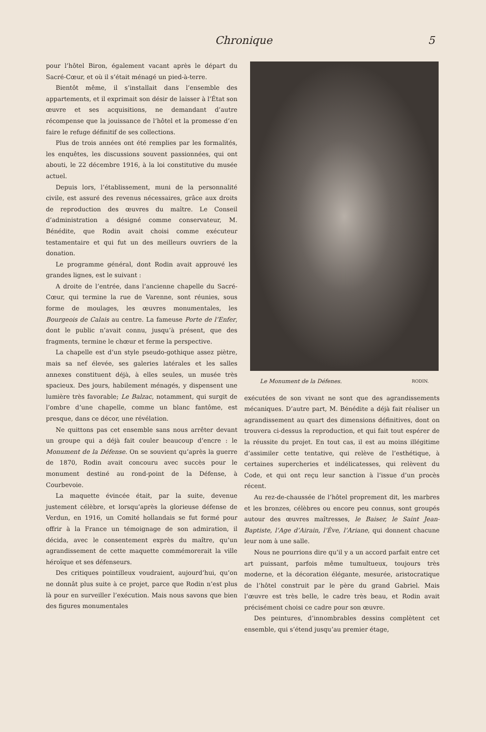Chronique 5
pour l’hôtel Biron, également vacant après le départ du Sacré-Cœur, et où il s’était ménagé un pied-à-terre.
Bientôt même, il s’installait dans l’ensemble des appartements, et il exprimait son désir de laisser à l’État son œuvre et ses acquisitions, ne demandant d’autre récompense que la jouissance de l’hôtel et la promesse d’en faire le refuge définitif de ses collections.
Plus de trois années ont été remplies par les formalités, les enquêtes, les discussions souvent passionnées, qui ont abouti, le 22 décembre 1916, à la loi constitutive du musée actuel.
Depuis lors, l’établissement, muni de la personnalité civile, est assuré des revenus nécessaires, grâce aux droits de reproduction des œuvres du maître. Le Conseil d’administration a désigné comme conservateur, M. Bénédite, que Rodin avait choisi comme exécuteur testamentaire et qui fut un des meilleurs ouvriers de la donation.
Le programme général, dont Rodin avait approuvé les grandes lignes, est le suivant :
A droite de l’entrée, dans l’ancienne chapelle du Sacré-Cœur, qui termine la rue de Varenne, sont réunies, sous forme de moulages, les œuvres monumentales, les Bourgeois de Calais au centre. La fameuse Porte de l’Enfer, dont le public n’avait connu, jusqu’à présent, que des fragments, termine le chœur et ferme la perspective.
La chapelle est d’un style pseudo-gothique assez piètre, mais sa nef élevée, ses galeries latérales et les salles annexes constituent déjà, à elles seules, un musée très spacieux. Des jours, habilement ménagés, y dispensent une lumière très favorable; Le Balzac, notamment, qui surgit de l’ombre d’une chapelle, comme un blanc fantôme, est presque, dans ce décor, une révélation.
Ne quittons pas cet ensemble sans nous arrêter devant un groupe qui a déjà fait couler beaucoup d’encre : le Monument de la Défense. On se souvient qu’après la guerre de 1870, Rodin avait concouru avec succès pour le monument destiné au rond-point de la Défense, à Courbevoie.
La maquette évincée était, par la suite, devenue justement célèbre, et lorsqu’après la glorieuse défense de Verdun, en 1916, un Comité hollandais se fut formé pour offrir à la France un témoignage de son admiration, il décida, avec le consentement exprès du maître, qu’un agrandissement de cette maquette commémorerait la ville héroïque et ses défenseurs.
Des critiques pointilleux voudraient, aujourd’hui, qu’on ne donnât plus suite à ce projet, parce que Rodin n’est plus là pour en surveiller l’exécution. Mais nous savons que bien des figures monumentales
Le Monument de la Défenes. RODIN.
exécutées de son vivant ne sont que des agrandissements mécaniques. D’autre part, M. Bénédite a déjà fait réaliser un agrandissement au quart des dimensions définitives, dont on trouvera ci-dessus la reproduction, et qui fait tout espérer de la réussite du projet. En tout cas, il est au moins illégitime d’assimiler cette tentative, qui relève de l’esthétique, à certaines supercheries et indélicatesses, qui relèvent du Code, et qui ont reçu leur sanction à l’issue d’un procès récent.
Au rez-de-chaussée de l’hôtel proprement dit, les marbres et les bronzes, célèbres ou encore peu connus, sont groupés autour des œuvres maîtresses, le Baiser, le Saint Jean-Baptiste, l’Age d’Airain, l’Ève, l’Ariane, qui donnent chacune leur nom à une salle.
Nous ne pourrions dire qu’il y a un accord parfait entre cet art puissant, parfois même tumultueux, toujours très moderne, et la décoration élégante, mesurée, aristocratique de l’hôtel construit par le père du grand Gabriel. Mais l’œuvre est très belle, le cadre très beau, et Rodin avait précisément choisi ce cadre pour son œuvre.
Des peintures, d’innombrables dessins complètent cet ensemble, qui s’étend jusqu’au premier étage,